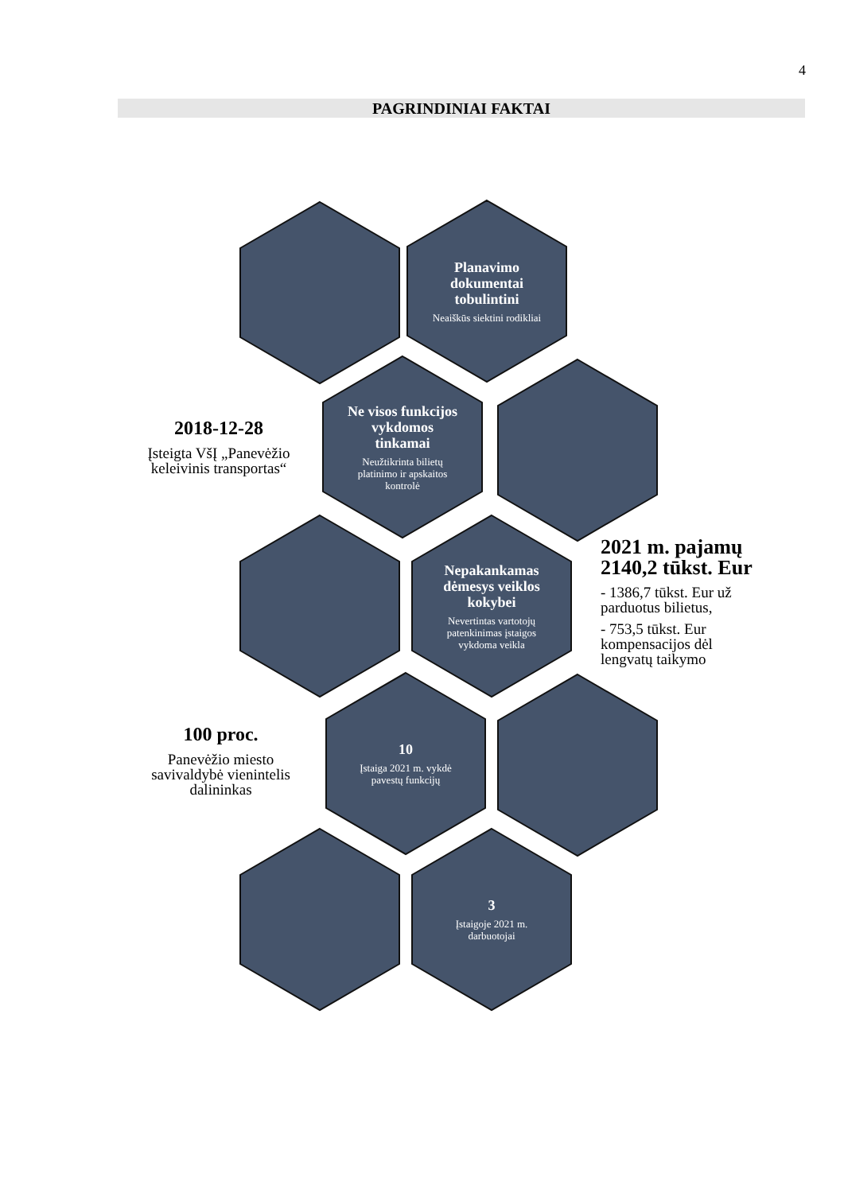4
PAGRINDINIAI FAKTAI
Planavimo dokumentai tobulintini
Neaiškūs siektini rodikliai
Ne visos funkcijos vykdomos tinkamai
Neužtikrinta bilietų platinimo ir apskaitos kontrolė
2018-12-28
Įsteigta VšĮ „Panevėžio keleivinis transportas“
Nepakankamas dėmesys veiklos kokybei
Nevertintas vartotojų patenkinimas įstaigos vykdoma veikla
2021 m. pajamų 2140,2 tūkst. Eur
- 1386,7 tūkst. Eur už parduotus bilietus,
- 753,5 tūkst. Eur kompensacijos dėl lengvatų taikymo
10
Įstaiga 2021 m. vykdė pavestų funkcijų
100 proc.
Panevėžio miesto savivaldybė vienintelis dalininkas
3
Įstaigoje 2021 m. darbuotojai